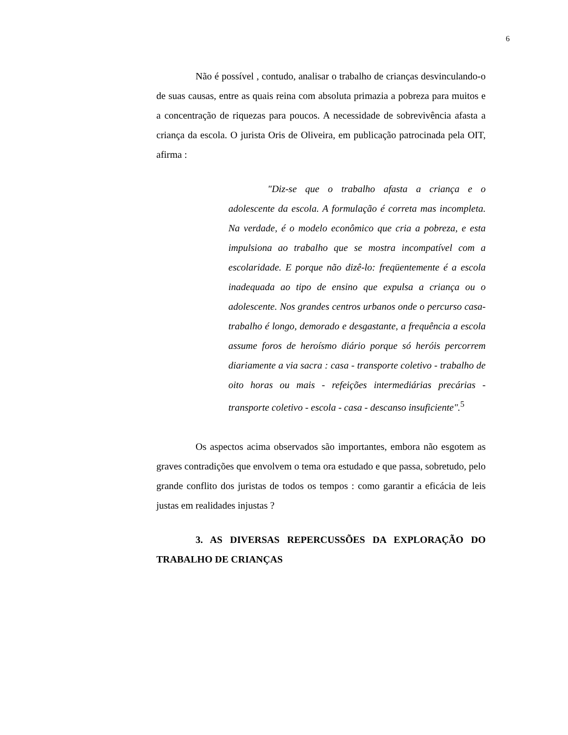6
Não é possível , contudo, analisar o trabalho de crianças desvinculando-o de suas causas, entre as quais reina com absoluta primazia a pobreza para muitos e a concentração de riquezas para poucos. A necessidade de sobrevivência afasta a criança da escola. O jurista Oris de Oliveira, em publicação patrocinada pela OIT, afirma :
"Diz-se que o trabalho afasta a criança e o adolescente da escola. A formulação é correta mas incompleta. Na verdade, é o modelo econômico que cria a pobreza, e esta impulsiona ao trabalho que se mostra incompatível com a escolaridade. E porque não dizê-lo: freqüentemente é a escola inadequada ao tipo de ensino que expulsa a criança ou o adolescente. Nos grandes centros urbanos onde o percurso casa-trabalho é longo, demorado e desgastante, a frequência a escola assume foros de heroísmo diário porque só heróis percorrem diariamente a via sacra : casa - transporte coletivo - trabalho de oito horas ou mais - refeições intermediárias precárias - transporte coletivo - escola - casa - descanso insuficiente".<sup>5</sup>
Os aspectos acima observados são importantes, embora não esgotem as graves contradições que envolvem o tema ora estudado e que passa, sobretudo, pelo grande conflito dos juristas de todos os tempos : como garantir a eficácia de leis justas em realidades injustas ?
3. AS DIVERSAS REPERCUSSÕES DA EXPLORAÇÃO DO TRABALHO DE CRIANÇAS